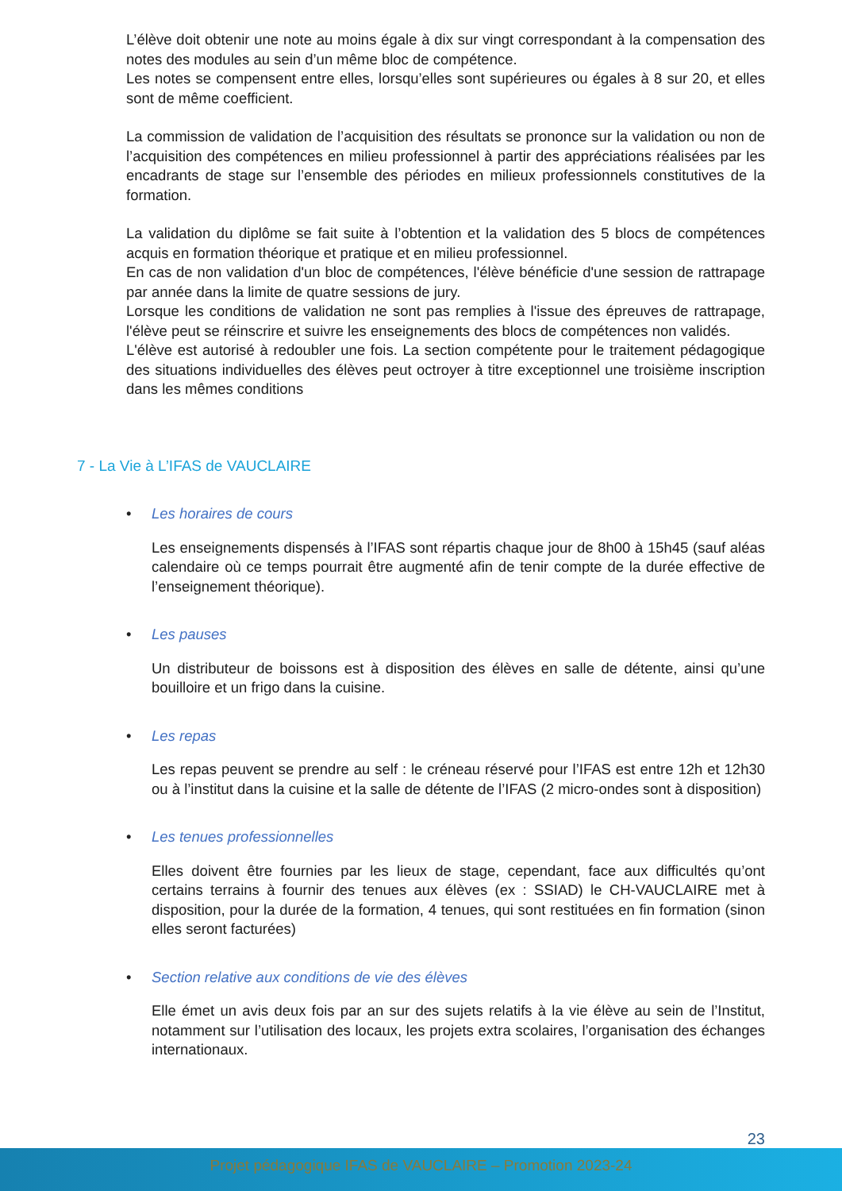L’élève doit obtenir une note au moins égale à dix sur vingt correspondant à la compensation des notes des modules au sein d’un même bloc de compétence.
Les notes se compensent entre elles, lorsqu’elles sont supérieures ou égales à 8 sur 20, et elles sont de même coefficient.
La commission de validation de l’acquisition des résultats se prononce sur la validation ou non de l’acquisition des compétences en milieu professionnel à partir des appréciations réalisées par les encadrants de stage sur l’ensemble des périodes en milieux professionnels constitutives de la formation.
La validation du diplôme se fait suite à l’obtention et la validation des 5 blocs de compétences acquis en formation théorique et pratique et en milieu professionnel.
En cas de non validation d'un bloc de compétences, l'élève bénéficie d'une session de rattrapage par année dans la limite de quatre sessions de jury.
Lorsque les conditions de validation ne sont pas remplies à l'issue des épreuves de rattrapage, l'élève peut se réinscrire et suivre les enseignements des blocs de compétences non validés.
L'élève est autorisé à redoubler une fois. La section compétente pour le traitement pédagogique des situations individuelles des élèves peut octroyer à titre exceptionnel une troisième inscription dans les mêmes conditions
7 - La Vie à L’IFAS de VAUCLAIRE
• Les horaires de cours
Les enseignements dispensés à l’IFAS sont répartis chaque jour de 8h00 à 15h45 (sauf aléas calendaire où ce temps pourrait être augmenté afin de tenir compte de la durée effective de l’enseignement théorique).
• Les pauses
Un distributeur de boissons est à disposition des élèves en salle de détente, ainsi qu’une bouilloire et un frigo dans la cuisine.
• Les repas
Les repas peuvent se prendre au self : le créneau réservé pour l’IFAS est entre 12h et 12h30 ou à l’institut dans la cuisine et la salle de détente de l’IFAS (2 micro-ondes sont à disposition)
• Les tenues professionnelles
Elles doivent être fournies par les lieux de stage, cependant, face aux difficultés qu’ont certains terrains à fournir des tenues aux élèves (ex : SSIAD) le CH-VAUCLAIRE met à disposition, pour la durée de la formation, 4 tenues, qui sont restituées en fin formation (sinon elles seront facturées)
• Section relative aux conditions de vie des élèves
Elle émet un avis deux fois par an sur des sujets relatifs à la vie élève au sein de l’Institut, notamment sur l’utilisation des locaux, les projets extra scolaires, l’organisation des échanges internationaux.
23
Projet pédagogique IFAS de VAUCLAIRE – Promotion 2023-24